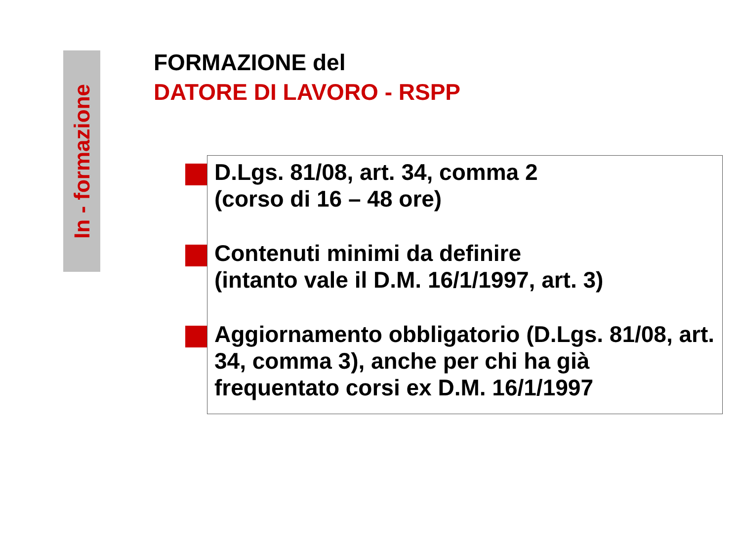In - formazione
FORMAZIONE del
DATORE DI LAVORO - RSPP
D.Lgs. 81/08, art. 34, comma 2
(corso di 16 – 48 ore)
Contenuti minimi da definire
(intanto vale il D.M. 16/1/1997, art. 3)
Aggiornamento obbligatorio (D.Lgs. 81/08, art. 34, comma 3), anche per chi ha già frequentato corsi ex D.M. 16/1/1997